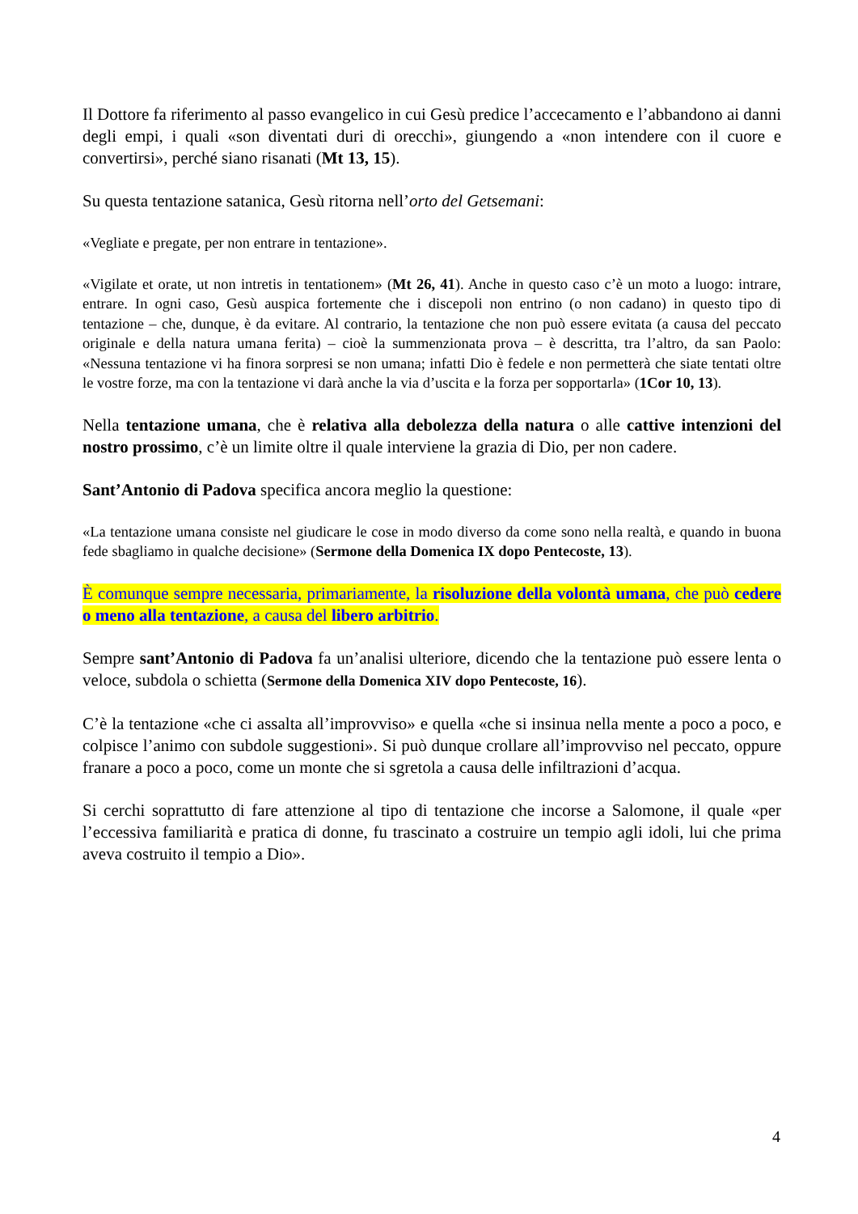Il Dottore fa riferimento al passo evangelico in cui Gesù predice l’accecamento e l’abbandono ai danni degli empi, i quali «son diventati duri di orecchi», giungendo a «non intendere con il cuore e convertirsi», perché siano risanati (Mt 13, 15).
Su questa tentazione satanica, Gesù ritorna nell’orto del Getsemani:
«Vegliate e pregate, per non entrare in tentazione».
«Vigilate et orate, ut non intretis in tentationem» (Mt 26, 41). Anche in questo caso c’è un moto a luogo: intrare, entrare. In ogni caso, Gesù auspica fortemente che i discepoli non entrino (o non cadano) in questo tipo di tentazione – che, dunque, è da evitare. Al contrario, la tentazione che non può essere evitata (a causa del peccato originale e della natura umana ferita) – cioè la summenzionata prova – è descritta, tra l’altro, da san Paolo: «Nessuna tentazione vi ha finora sorpresi se non umana; infatti Dio è fedele e non permetterà che siate tentati oltre le vostre forze, ma con la tentazione vi darà anche la via d’uscita e la forza per sopportarla» (1Cor 10, 13).
Nella tentazione umana, che è relativa alla debolezza della natura o alle cattive intenzioni del nostro prossimo, c’è un limite oltre il quale interviene la grazia di Dio, per non cadere.
Sant’Antonio di Padova specifica ancora meglio la questione:
«La tentazione umana consiste nel giudicare le cose in modo diverso da come sono nella realtà, e quando in buona fede sbagliamo in qualche decisione» (Sermone della Domenica IX dopo Pentecoste, 13).
È comunque sempre necessaria, primariamente, la risoluzione della volontà umana, che può cedere o meno alla tentazione, a causa del libero arbitrio.
Sempre sant’Antonio di Padova fa un’analisi ulteriore, dicendo che la tentazione può essere lenta o veloce, subdola o schietta (Sermone della Domenica XIV dopo Pentecoste, 16).
C’è la tentazione «che ci assalta all’improvviso» e quella «che si insinua nella mente a poco a poco, e colpisce l’animo con subdole suggestioni». Si può dunque crollare all’improvviso nel peccato, oppure franare a poco a poco, come un monte che si sgretola a causa delle infiltrazioni d’acqua.
Si cerchi soprattutto di fare attenzione al tipo di tentazione che incorse a Salomone, il quale «per l’eccessiva familiarità e pratica di donne, fu trascinato a costruire un tempio agli idoli, lui che prima aveva costruito il tempio a Dio».
4